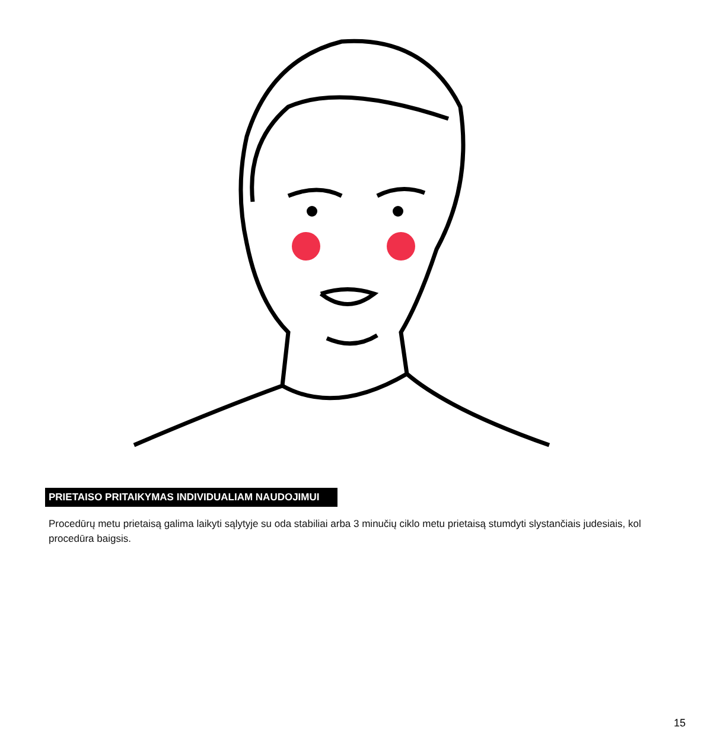PRIETAISO PRITAIKYMAS INDIVIDUALIAM NAUDOJIMUI
Procedūrų metu prietaisą galima laikyti sąlytyje su oda stabiliai arba 3 minučių ciklo metu prietaisą stumdyti slystančiais judesiais, kol procedūra baigsis.
15